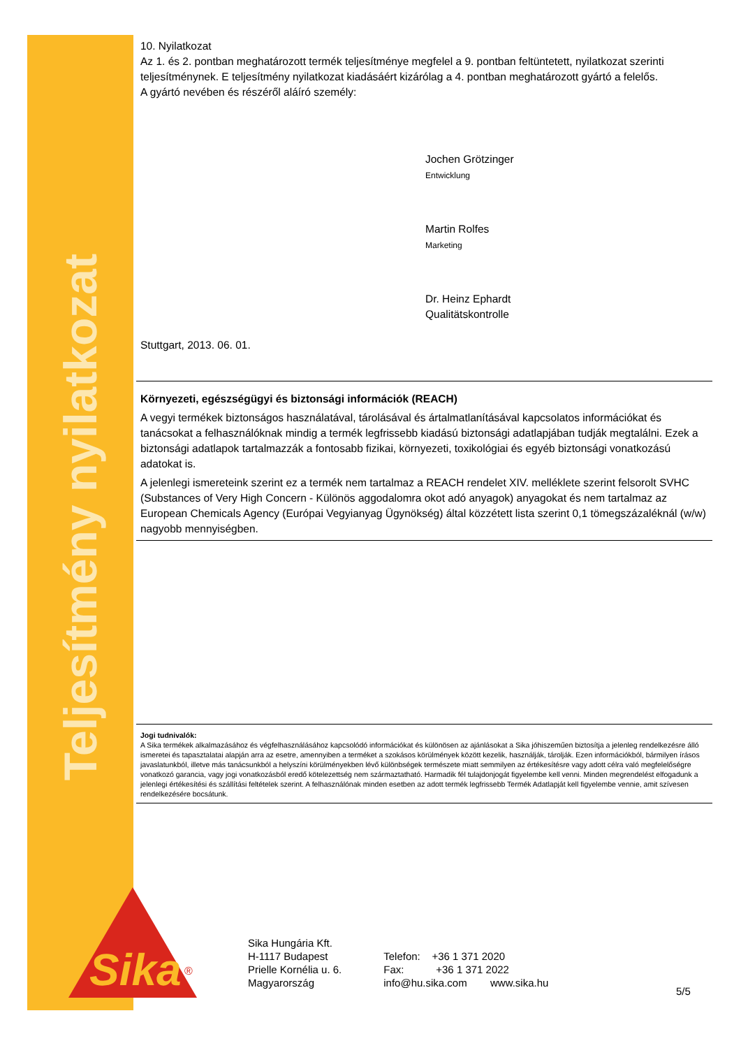Teljesítmény nyilatkozat
Sika
®
10. Nyilatkozat
Az 1. és 2. pontban meghatározott termék teljesítménye megfelel a 9. pontban feltüntetett, nyilatkozat szerinti teljesítménynek. E teljesítmény nyilatkozat kiadásáért kizárólag a 4. pontban meghatározott gyártó a felelős.
A gyártó nevében és részéről aláíró személy:
Jochen Grötzinger
Entwicklung
Martin Rolfes
Marketing
Dr. Heinz Ephardt
Qualitätskontrolle
Stuttgart, 2013. 06. 01.
Környezeti, egészségügyi és biztonsági információk (REACH)
A vegyi termékek biztonságos használatával, tárolásával és ártalmatlanításával kapcsolatos információkat és tanácsokat a felhasználóknak mindig a termék legfrissebb kiadású biztonsági adatlapjában tudják megtalálni. Ezek a biztonsági adatlapok tartalmazzák a fontosabb fizikai, környezeti, toxikológiai és egyéb biztonsági vonatkozású adatokat is.
A jelenlegi ismereteink szerint ez a termék nem tartalmaz a REACH rendelet XIV. melléklete szerint felsorolt SVHC (Substances of Very High Concern - Különös aggodalomra okot adó anyagok) anyagokat és nem tartalmaz az European Chemicals Agency (Európai Vegyianyag Ügynökség) által közzétett lista szerint 0,1 tömegszázaléknál (w/w) nagyobb mennyiségben.
Jogi tudnivalók:
A Sika termékek alkalmazásához és végfelhasználásához kapcsolódó információkat és különösen az ajánlásokat a Sika jóhiszeműen biztosítja a jelenleg rendelkezésre álló ismeretei és tapasztalatai alapján arra az esetre, amennyiben a terméket a szokásos körülmények között kezelik, használják, tárolják. Ezen információkból, bármilyen írásos javaslatunkból, illetve más tanácsunkból a helyszíni körülményekben lévő különbségek természete miatt semmilyen az értékesítésre vagy adott célra való megfelelőségre vonatkozó garancia, vagy jogi vonatkozásból eredő kötelezettség nem származtatható. Harmadik fél tulajdonjogát figyelembe kell venni. Minden megrendelést elfogadunk a jelenlegi értékesítési és szállítási feltételek szerint. A felhasználónak minden esetben az adott termék legfrissebb Termék Adatlapját kell figyelembe vennie, amit szívesen rendelkezésére bocsátunk.
Sika Hungária Kft.
H-1117 Budapest
Prielle Kornélia u. 6.
Magyarország
Telefon: +36 1 371 2020
Fax: +36 1 371 2022
info@hu.sika.com www.sika.hu
5/5